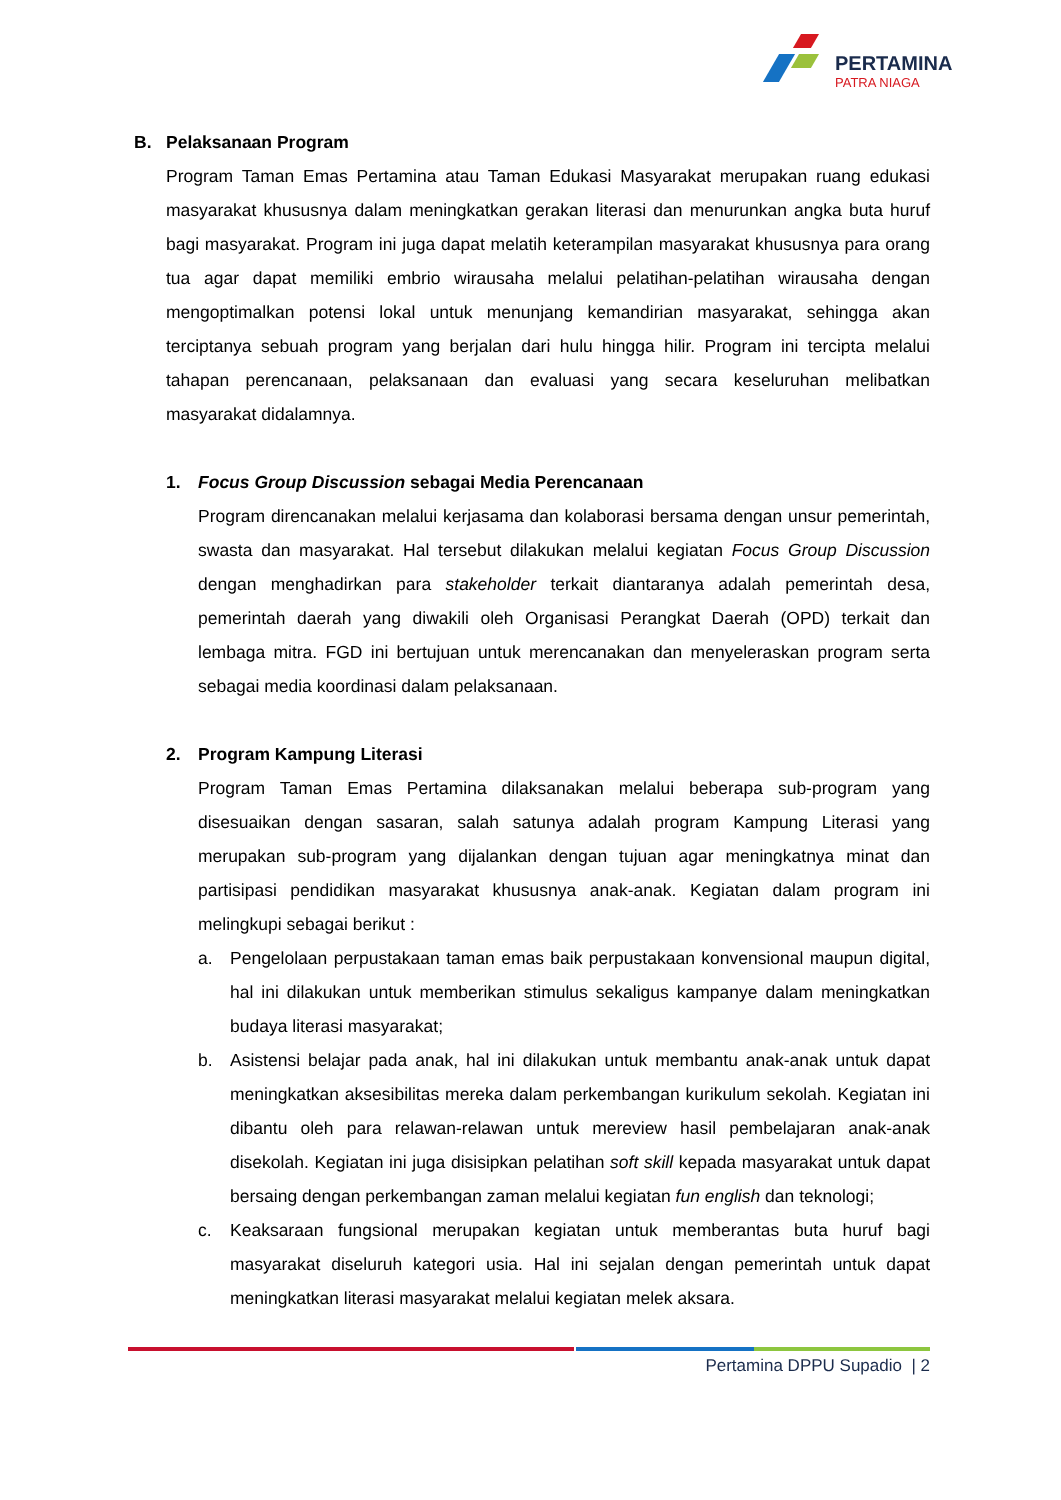PERTAMINA
PATRA NIAGA
B. Pelaksanaan Program
Program Taman Emas Pertamina atau Taman Edukasi Masyarakat merupakan ruang edukasi masyarakat khususnya dalam meningkatkan gerakan literasi dan menurunkan angka buta huruf bagi masyarakat. Program ini juga dapat melatih keterampilan masyarakat khususnya para orang tua agar dapat memiliki embrio wirausaha melalui pelatihan-pelatihan wirausaha dengan mengoptimalkan potensi lokal untuk menunjang kemandirian masyarakat, sehingga akan terciptanya sebuah program yang berjalan dari hulu hingga hilir. Program ini tercipta melalui tahapan perencanaan, pelaksanaan dan evaluasi yang secara keseluruhan melibatkan masyarakat didalamnya.
1. Focus Group Discussion sebagai Media Perencanaan
Program direncanakan melalui kerjasama dan kolaborasi bersama dengan unsur pemerintah, swasta dan masyarakat. Hal tersebut dilakukan melalui kegiatan Focus Group Discussion dengan menghadirkan para stakeholder terkait diantaranya adalah pemerintah desa, pemerintah daerah yang diwakili oleh Organisasi Perangkat Daerah (OPD) terkait dan lembaga mitra. FGD ini bertujuan untuk merencanakan dan menyeleraskan program serta sebagai media koordinasi dalam pelaksanaan.
2. Program Kampung Literasi
Program Taman Emas Pertamina dilaksanakan melalui beberapa sub-program yang disesuaikan dengan sasaran, salah satunya adalah program Kampung Literasi yang merupakan sub-program yang dijalankan dengan tujuan agar meningkatnya minat dan partisipasi pendidikan masyarakat khususnya anak-anak. Kegiatan dalam program ini melingkupi sebagai berikut :
a. Pengelolaan perpustakaan taman emas baik perpustakaan konvensional maupun digital, hal ini dilakukan untuk memberikan stimulus sekaligus kampanye dalam meningkatkan budaya literasi masyarakat;
b. Asistensi belajar pada anak, hal ini dilakukan untuk membantu anak-anak untuk dapat meningkatkan aksesibilitas mereka dalam perkembangan kurikulum sekolah. Kegiatan ini dibantu oleh para relawan-relawan untuk mereview hasil pembelajaran anak-anak disekolah. Kegiatan ini juga disisipkan pelatihan soft skill kepada masyarakat untuk dapat bersaing dengan perkembangan zaman melalui kegiatan fun english dan teknologi;
c. Keaksaraan fungsional merupakan kegiatan untuk memberantas buta huruf bagi masyarakat diseluruh kategori usia. Hal ini sejalan dengan pemerintah untuk dapat meningkatkan literasi masyarakat melalui kegiatan melek aksara.
Pertamina DPPU Supadio | 2